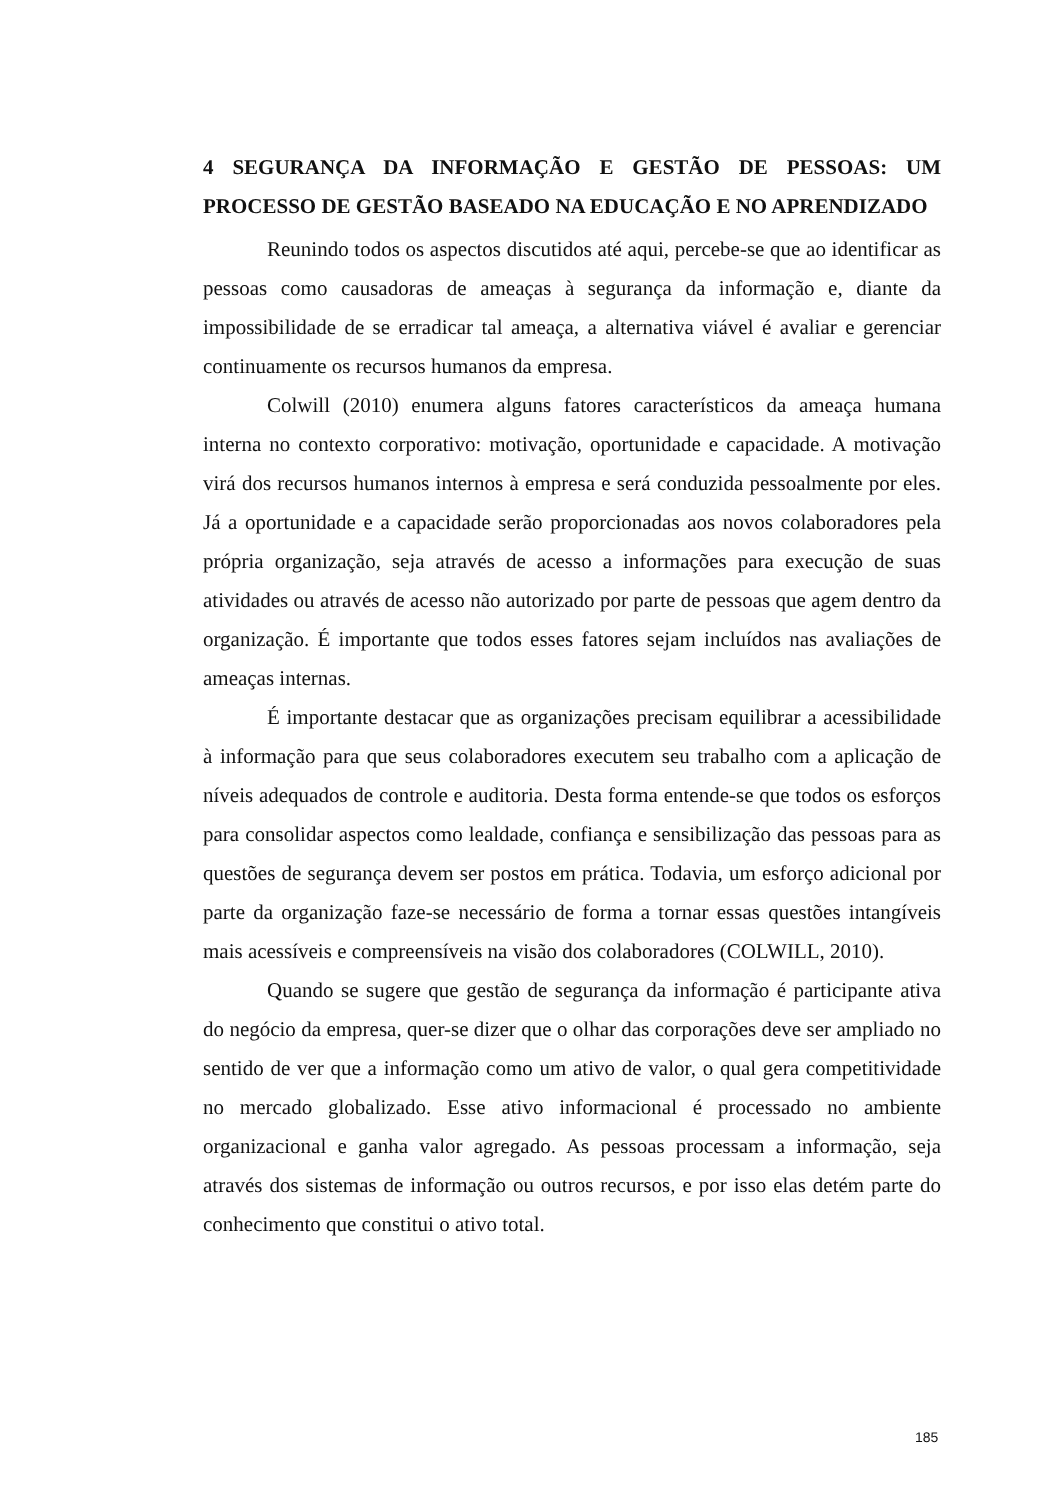4 SEGURANÇA DA INFORMAÇÃO E GESTÃO DE PESSOAS: UM PROCESSO DE GESTÃO BASEADO NA EDUCAÇÃO E NO APRENDIZADO
Reunindo todos os aspectos discutidos até aqui, percebe-se que ao identificar as pessoas como causadoras de ameaças à segurança da informação e, diante da impossibilidade de se erradicar tal ameaça, a alternativa viável é avaliar e gerenciar continuamente os recursos humanos da empresa.
Colwill (2010) enumera alguns fatores característicos da ameaça humana interna no contexto corporativo: motivação, oportunidade e capacidade. A motivação virá dos recursos humanos internos à empresa e será conduzida pessoalmente por eles. Já a oportunidade e a capacidade serão proporcionadas aos novos colaboradores pela própria organização, seja através de acesso a informações para execução de suas atividades ou através de acesso não autorizado por parte de pessoas que agem dentro da organização. É importante que todos esses fatores sejam incluídos nas avaliações de ameaças internas.
É importante destacar que as organizações precisam equilibrar a acessibilidade à informação para que seus colaboradores executem seu trabalho com a aplicação de níveis adequados de controle e auditoria. Desta forma entende-se que todos os esforços para consolidar aspectos como lealdade, confiança e sensibilização das pessoas para as questões de segurança devem ser postos em prática. Todavia, um esforço adicional por parte da organização faze-se necessário de forma a tornar essas questões intangíveis mais acessíveis e compreensíveis na visão dos colaboradores (COLWILL, 2010).
Quando se sugere que gestão de segurança da informação é participante ativa do negócio da empresa, quer-se dizer que o olhar das corporações deve ser ampliado no sentido de ver que a informação como um ativo de valor, o qual gera competitividade no mercado globalizado. Esse ativo informacional é processado no ambiente organizacional e ganha valor agregado. As pessoas processam a informação, seja através dos sistemas de informação ou outros recursos, e por isso elas detém parte do conhecimento que constitui o ativo total.
185